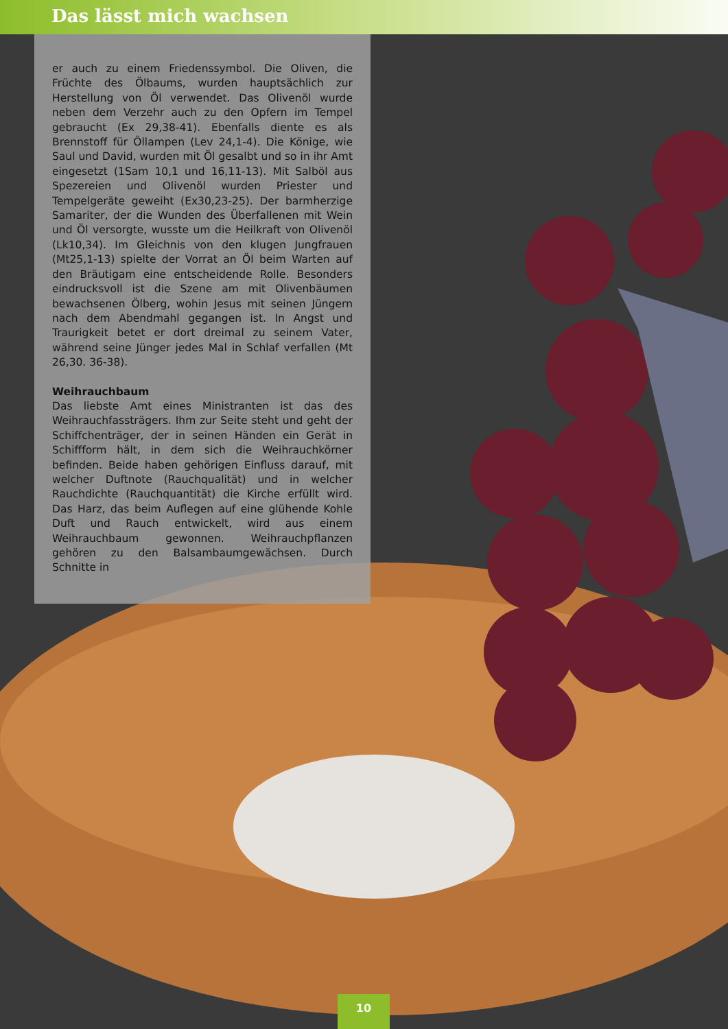Das lässt mich wachsen
er auch zu einem Friedenssymbol. Die Oliven, die Früchte des Ölbaums, wurden hauptsächlich zur Herstellung von Öl verwendet. Das Olivenöl wurde neben dem Verzehr auch zu den Opfern im Tempel gebraucht (Ex 29,38-41). Ebenfalls diente es als Brennstoff für Öllampen (Lev 24,1-4). Die Könige, wie Saul und David, wurden mit Öl gesalbt und so in ihr Amt eingesetzt (1Sam 10,1 und 16,11-13). Mit Salböl aus Spezereien und Olivenöl wurden Priester und Tempelgeräte geweiht (Ex30,23-25). Der barmherzige Samariter, der die Wunden des Überfallenen mit Wein und Öl versorgte, wusste um die Heilkraft von Olivenöl (Lk10,34). Im Gleichnis von den klugen Jungfrauen (Mt25,1-13) spielte der Vorrat an Öl beim Warten auf den Bräutigam eine entscheidende Rolle. Besonders eindrucksvoll ist die Szene am mit Olivenbäumen bewachsenen Ölberg, wohin Jesus mit seinen Jüngern nach dem Abendmahl gegangen ist. In Angst und Traurigkeit betet er dort dreimal zu seinem Vater, während seine Jünger jedes Mal in Schlaf verfallen (Mt 26,30. 36-38).
Weihrauchbaum
Das liebste Amt eines Ministranten ist das des Weihrauchfassträgers. Ihm zur Seite steht und geht der Schiffchenträger, der in seinen Händen ein Gerät in Schiffform hält, in dem sich die Weihrauchkörner befinden. Beide haben gehörigen Einfluss darauf, mit welcher Duftnote (Rauchqualität) und in welcher Rauchdichte (Rauchquantität) die Kirche erfüllt wird. Das Harz, das beim Auflegen auf eine glühende Kohle Duft und Rauch entwickelt, wird aus einem Weihrauchbaum gewonnen. Weihrauchpflanzen gehören zu den Balsambaumgewächsen. Durch Schnitte in
10